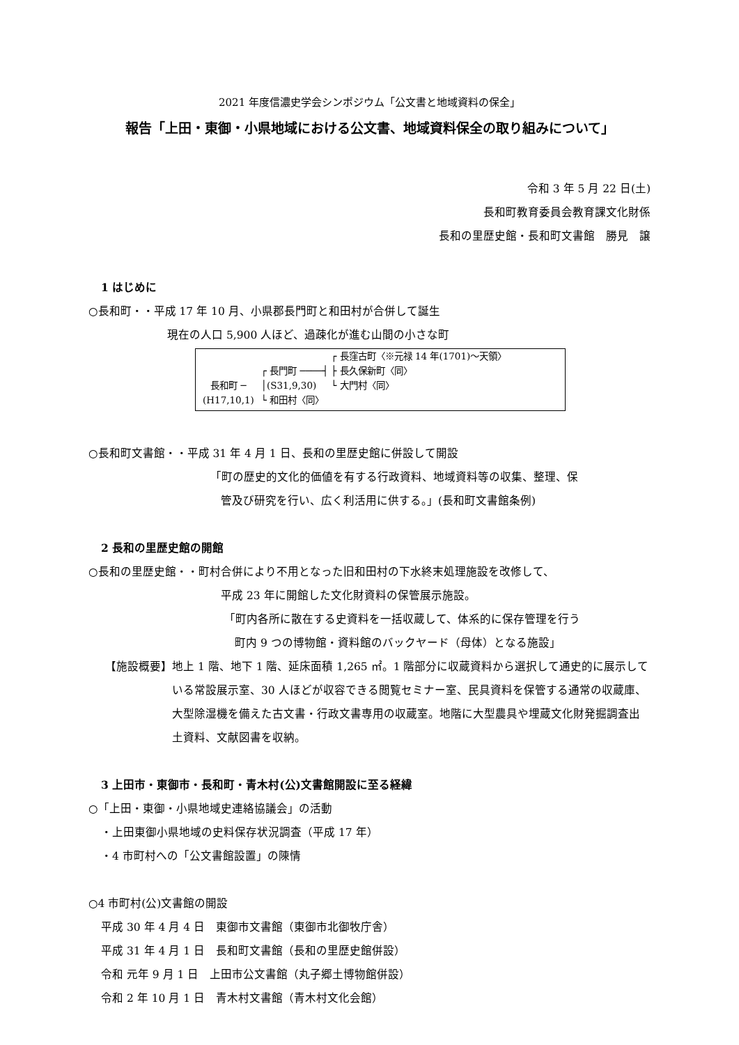2021 年度信濃史学会シンポジウム「公文書と地域資料の保全」
報告「上田・東御・小県地域における公文書、地域資料保全の取り組みについて」
令和 3 年 5 月 22 日(土)
長和町教育委員会教育課文化財係
長和の里歴史館・長和町文書館　勝見　譲
1 はじめに
○長和町・・平成 17 年 10 月、小県郡長門町と和田村が合併して誕生
現在の人口 5,900 人ほど、過疎化が進む山間の小さな町
長和町 ─
(H17,10,1)
┌ 長門町 ────┤
│(S31,9,30)
└ 和田村〈同〉
┌ 長窪古町〈※元禄 14 年(1701)～天領〉
├ 長久保新町〈同〉
└ 大門村〈同〉
○長和町文書館・・平成 31 年 4 月 1 日、長和の里歴史館に併設して開設
「町の歴史的文化的価値を有する行政資料、地域資料等の収集、整理、保
管及び研究を行い、広く利活用に供する。」(長和町文書館条例)
2 長和の里歴史館の開館
○長和の里歴史館・・町村合併により不用となった旧和田村の下水終末処理施設を改修して、
平成 23 年に開館した文化財資料の保管展示施設。
「町内各所に散在する史資料を一括収蔵して、体系的に保存管理を行う
町内 9 つの博物館・資料館のバックヤード（母体）となる施設」
【施設概要】 地上 1 階、地下 1 階、延床面積 1,265 ㎡。1 階部分に収蔵資料から選択して通史的に展示している常設展示室、30 人ほどが収容できる閲覧セミナー室、民具資料を保管する通常の収蔵庫、大型除湿機を備えた古文書・行政文書専用の収蔵室。地階に大型農具や埋蔵文化財発掘調査出土資料、文献図書を収納。
3 上田市・東御市・長和町・青木村(公)文書館開設に至る経緯
○「上田・東御・小県地域史連絡協議会」の活動
・上田東御小県地域の史料保存状況調査（平成 17 年）
・4 市町村への「公文書館設置」の陳情
○4 市町村(公)文書館の開設
平成 30 年 4 月 4 日　東御市文書館（東御市北御牧庁舎）
平成 31 年 4 月 1 日　長和町文書館（長和の里歴史館併設）
令和 元年 9 月 1 日　上田市公文書館（丸子郷土博物館併設）
令和 2 年 10 月 1 日　青木村文書館（青木村文化会館）